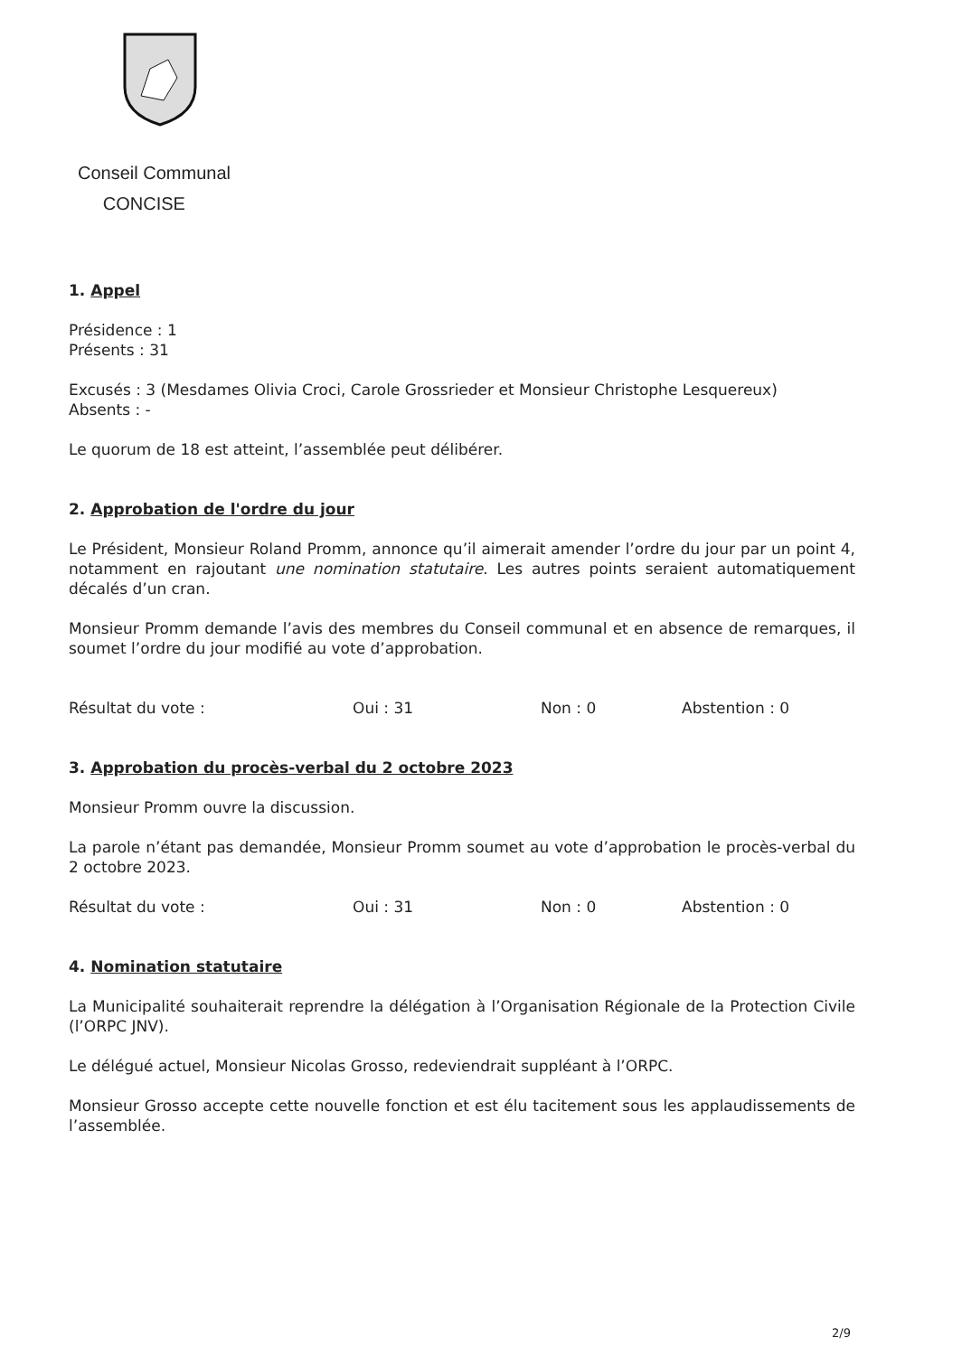Conseil Communal
CONCISE
1. Appel
Présidence : 1
Présents : 31
Excusés : 3 (Mesdames Olivia Croci, Carole Grossrieder et Monsieur Christophe Lesquereux)
Absents : -
Le quorum de 18 est atteint, l’assemblée peut délibérer.
2. Approbation de l'ordre du jour
Le Président, Monsieur Roland Promm, annonce qu’il aimerait amender l’ordre du jour par un point 4, notamment en rajoutant une nomination statutaire. Les autres points seraient automatiquement décalés d’un cran.
Monsieur Promm demande l’avis des membres du Conseil communal et en absence de remarques, il soumet l’ordre du jour modifié au vote d’approbation.
Résultat du vote : Oui : 31 Non : 0 Abstention : 0
3. Approbation du procès-verbal du 2 octobre 2023
Monsieur Promm ouvre la discussion.
La parole n’étant pas demandée, Monsieur Promm soumet au vote d’approbation le procès-verbal du 2 octobre 2023.
Résultat du vote : Oui : 31 Non : 0 Abstention : 0
4. Nomination statutaire
La Municipalité souhaiterait reprendre la délégation à l’Organisation Régionale de la Protection Civile (l’ORPC JNV).
Le délégué actuel, Monsieur Nicolas Grosso, redeviendrait suppléant à l’ORPC.
Monsieur Grosso accepte cette nouvelle fonction et est élu tacitement sous les applaudissements de l’assemblée.
2/9